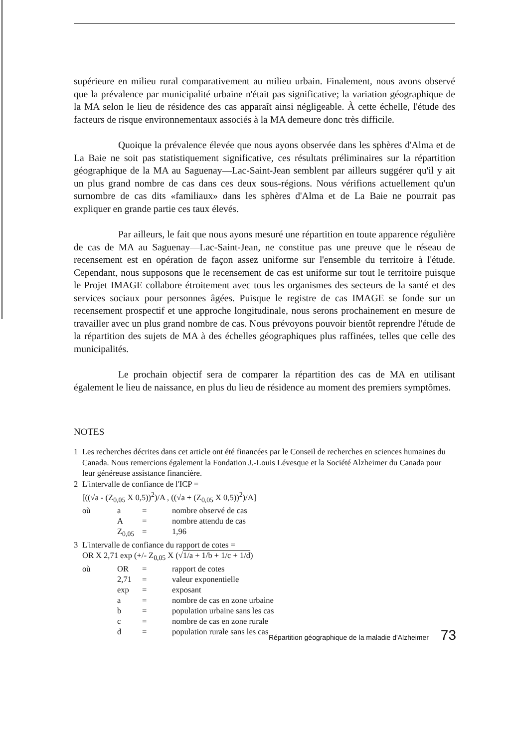supérieure en milieu rural comparativement au milieu urbain. Finalement, nous avons observé que la prévalence par municipalité urbaine n'était pas significative; la variation géographique de la MA selon le lieu de résidence des cas apparaît ainsi négligeable. À cette échelle, l'étude des facteurs de risque environnementaux associés à la MA demeure donc très difficile.
Quoique la prévalence élevée que nous ayons observée dans les sphères d'Alma et de La Baie ne soit pas statistiquement significative, ces résultats préliminaires sur la répartition géographique de la MA au Saguenay—Lac-Saint-Jean semblent par ailleurs suggérer qu'il y ait un plus grand nombre de cas dans ces deux sous-régions. Nous vérifions actuellement qu'un surnombre de cas dits «familiaux» dans les sphères d'Alma et de La Baie ne pourrait pas expliquer en grande partie ces taux élevés.
Par ailleurs, le fait que nous ayons mesuré une répartition en toute apparence régulière de cas de MA au Saguenay—Lac-Saint-Jean, ne constitue pas une preuve que le réseau de recensement est en opération de façon assez uniforme sur l'ensemble du territoire à l'étude. Cependant, nous supposons que le recensement de cas est uniforme sur tout le territoire puisque le Projet IMAGE collabore étroitement avec tous les organismes des secteurs de la santé et des services sociaux pour personnes âgées. Puisque le registre de cas IMAGE se fonde sur un recensement prospectif et une approche longitudinale, nous serons prochainement en mesure de travailler avec un plus grand nombre de cas. Nous prévoyons pouvoir bientôt reprendre l'étude de la répartition des sujets de MA à des échelles géographiques plus raffinées, telles que celle des municipalités.
Le prochain objectif sera de comparer la répartition des cas de MA en utilisant également le lieu de naissance, en plus du lieu de résidence au moment des premiers symptômes.
NOTES
1 Les recherches décrites dans cet article ont été financées par le Conseil de recherches en sciences humaines du Canada. Nous remercions également la Fondation J.-Louis Lévesque et la Société Alzheimer du Canada pour leur généreuse assistance financière.
2 L'intervalle de confiance de l'ICP =
[((√a - (Z<sub>0,05</sub> X 0,5))<sup>2</sup>)/A , ((√a + (Z<sub>0,05</sub> X 0,5))<sup>2</sup>)/A]
| où | a | = | nombre observé de cas |
| | A | = | nombre attendu de cas |
| | Z<sub>0,05</sub> | = | 1,96 |
3 L'intervalle de confiance du rapport de cotes =
OR X 2,71 exp (+/- Z<sub>0,05</sub> X (√1/a + 1/b + 1/c + 1/d)
| où | OR | = | rapport de cotes |
| | 2,71 | = | valeur exponentielle |
| | exp | = | exposant |
| | a | = | nombre de cas en zone urbaine |
| | b | = | population urbaine sans les cas |
| | c | = | nombre de cas en zone rurale |
| | d | = | population rurale sans les cas |
Répartition géographique de la maladie d'Alzheimer 73